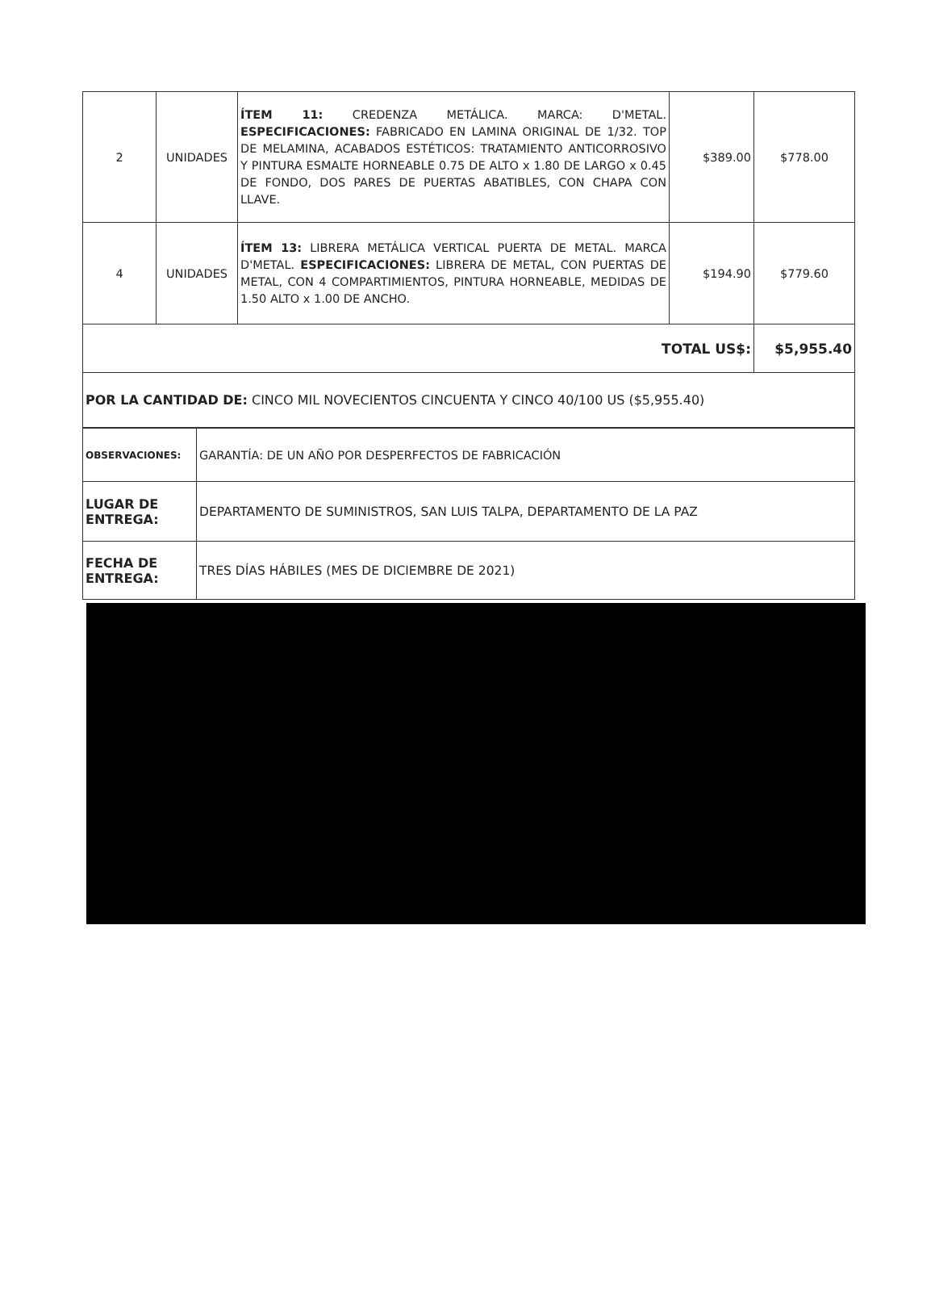| 2 | UNIDADES | ÍTEM 11: CREDENZA METÁLICA. MARCA: D'METAL. ESPECIFICACIONES: FABRICADO EN LAMINA ORIGINAL DE 1/32. TOP DE MELAMINA, ACABADOS ESTÉTICOS: TRATAMIENTO ANTICORROSIVO Y PINTURA ESMALTE HORNEABLE 0.75 DE ALTO x 1.80 DE LARGO x 0.45 DE FONDO, DOS PARES DE PUERTAS ABATIBLES, CON CHAPA CON LLAVE. | $389.00 | $778.00 |
| 4 | UNIDADES | ÍTEM 13: LIBRERA METÁLICA VERTICAL PUERTA DE METAL. MARCA D'METAL. ESPECIFICACIONES: LIBRERA DE METAL, CON PUERTAS DE METAL, CON 4 COMPARTIMIENTOS, PINTURA HORNEABLE, MEDIDAS DE 1.50 ALTO x 1.00 DE ANCHO. | $194.90 | $779.60 |
| TOTAL US$: | | | | $5,955.40 |
| POR LA CANTIDAD DE: CINCO MIL NOVECIENTOS CINCUENTA Y CINCO 40/100 US ($5,955.40) | | | | |
| OBSERVACIONES: | GARANTÍA: DE UN AÑO POR DESPERFECTOS DE FABRICACIÓN |
| LUGAR DE ENTREGA: | DEPARTAMENTO DE SUMINISTROS, SAN LUIS TALPA, DEPARTAMENTO DE LA PAZ |
| FECHA DE ENTREGA: | TRES DÍAS HÁBILES (MES DE DICIEMBRE DE 2021) |